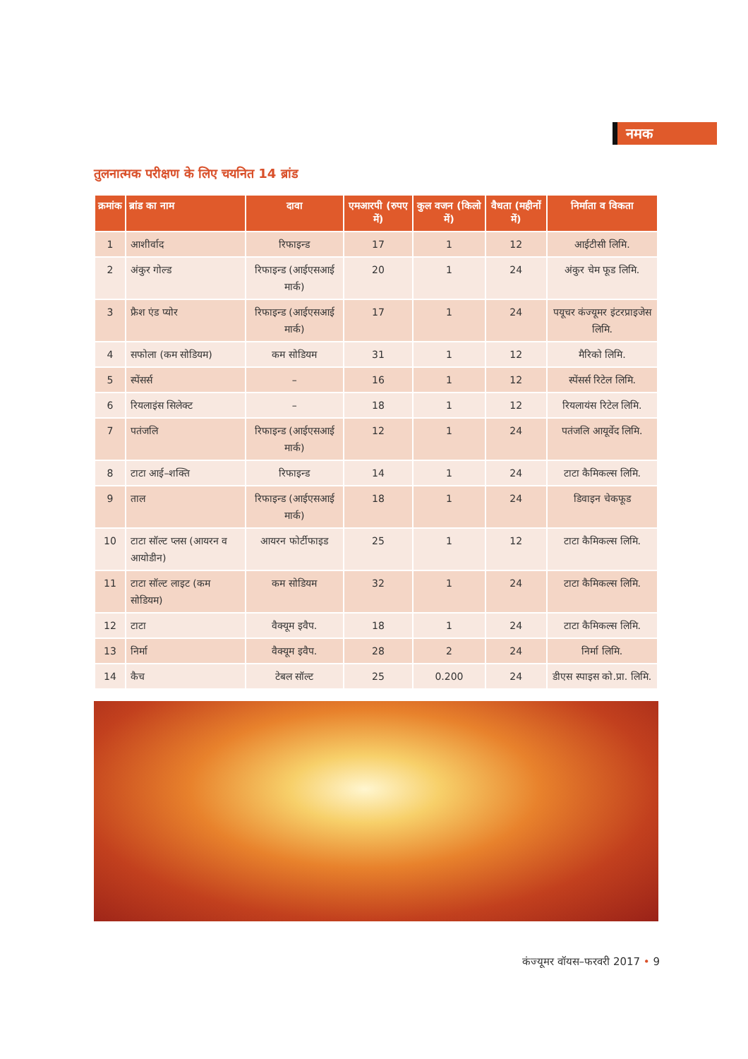नमक
तुलनात्मक परीक्षण के लिए चयनित 14 ब्रांड
| क्रमांक | ब्रांड का नाम | दावा | एमआरपी (रुपए में) | कुल वजन (किलो में) | वैधता (महीनों में) | निर्माता व विकता |
| --- | --- | --- | --- | --- | --- | --- |
| 1 | आशीर्वाद | रिफाइन्ड | 17 | 1 | 12 | आईटीसी लिमि. |
| 2 | अंकुर गोल्ड | रिफाइन्ड (आईएसआई मार्क) | 20 | 1 | 24 | अंकुर चेम फूड लिमि. |
| 3 | फ्रैश एंड प्योर | रिफाइन्ड (आईएसआई मार्क) | 17 | 1 | 24 | पयूचर कंज्यूमर इंटरप्राइजेस लिमि. |
| 4 | सफोला (कम सोडियम) | कम सोडियम | 31 | 1 | 12 | मैरिको लिमि. |
| 5 | स्पेंसर्स | – | 16 | 1 | 12 | स्पेंसर्स रिटेल लिमि. |
| 6 | रियलाइंस सिलेक्ट | – | 18 | 1 | 12 | रियलायंस रिटेल लिमि. |
| 7 | पतंजलि | रिफाइन्ड (आईएसआई मार्क) | 12 | 1 | 24 | पतंजलि आयूर्वेद लिमि. |
| 8 | टाटा आई–शक्ति | रिफाइन्ड | 14 | 1 | 24 | टाटा कैमिकल्स लिमि. |
| 9 | ताल | रिफाइन्ड (आईएसआई मार्क) | 18 | 1 | 24 | डिवाइन चेकफूड |
| 10 | टाटा सॉल्ट प्लस (आयरन व आयोडीन) | आयरन फोर्टीफाइड | 25 | 1 | 12 | टाटा कैमिकल्स लिमि. |
| 11 | टाटा सॉल्ट लाइट (कम सोडियम) | कम सोडियम | 32 | 1 | 24 | टाटा कैमिकल्स लिमि. |
| 12 | टाटा | वैक्यूम इवैप. | 18 | 1 | 24 | टाटा कैमिकल्स लिमि. |
| 13 | निर्मा | वैक्यूम इवैप. | 28 | 2 | 24 | निर्मा लिमि. |
| 14 | कैच | टेबल सॉल्ट | 25 | 0.200 | 24 | डीएस स्पाइस को.प्रा. लिमि. |
कंज्यूमर वॉयस–फरवरी 2017 • 9